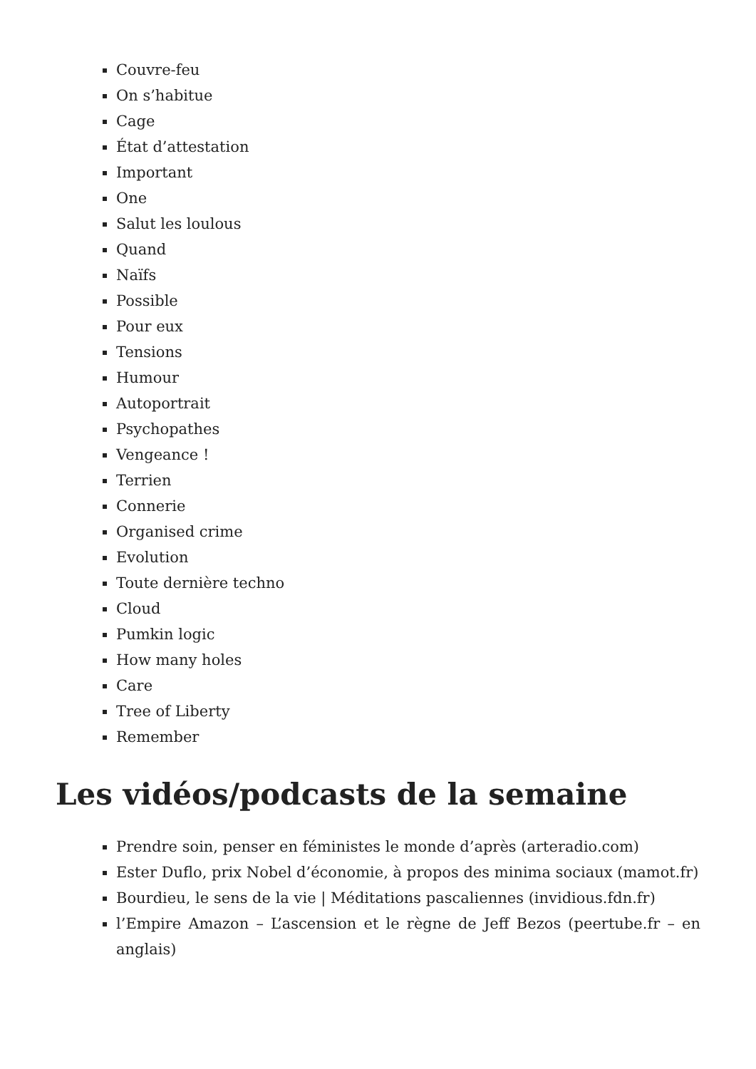Couvre-feu
On s’habitue
Cage
État d’attestation
Important
One
Salut les loulous
Quand
Naïfs
Possible
Pour eux
Tensions
Humour
Autoportrait
Psychopathes
Vengeance !
Terrien
Connerie
Organised crime
Evolution
Toute dernière techno
Cloud
Pumkin logic
How many holes
Care
Tree of Liberty
Remember
Les vidéos/podcasts de la semaine
Prendre soin, penser en féministes le monde d’après (arteradio.com)
Ester Duflo, prix Nobel d’économie, à propos des minima sociaux (mamot.fr)
Bourdieu, le sens de la vie | Méditations pascaliennes (invidious.fdn.fr)
l’Empire Amazon – L’ascension et le règne de Jeff Bezos (peertube.fr – en anglais)